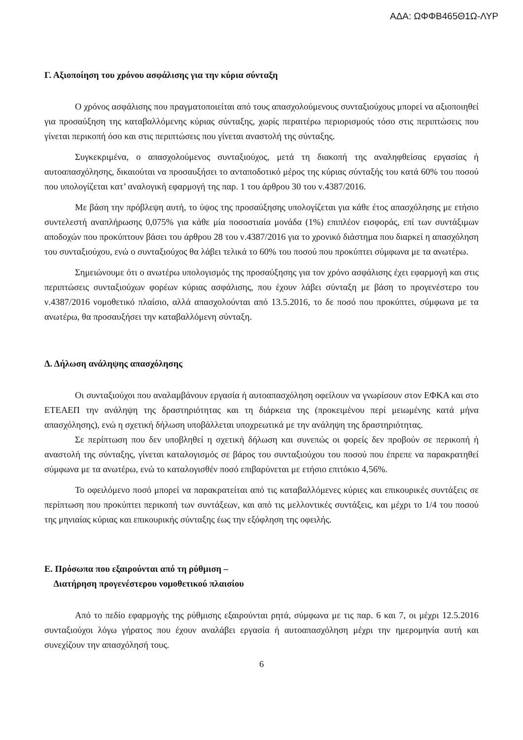ΑΔΑ: ΩΦΦΒ465Θ1Ω-ΛΥΡ
Γ. Αξιοποίηση του χρόνου ασφάλισης για την κύρια σύνταξη
Ο χρόνος ασφάλισης που πραγματοποιείται από τους απασχολούμενους συνταξιούχους μπορεί να αξιοποιηθεί για προσαύξηση της καταβαλλόμενης κύριας σύνταξης, χωρίς περαιτέρω περιορισμούς τόσο στις περιπτώσεις που γίνεται περικοπή όσο και στις περιπτώσεις που γίνεται αναστολή της σύνταξης.
Συγκεκριμένα, ο απασχολούμενος συνταξιούχος, μετά τη διακοπή της αναληφθείσας εργασίας ή αυτοαπασχόλησης, δικαιούται να προσαυξήσει το ανταποδοτικό μέρος της κύριας σύνταξής του κατά 60% του ποσού που υπολογίζεται κατ’ αναλογική εφαρμογή της παρ. 1 του άρθρου 30 του ν.4387/2016.
Με βάση την πρόβλεψη αυτή, το ύψος της προσαύξησης υπολογίζεται για κάθε έτος απασχόλησης με ετήσιο συντελεστή αναπλήρωσης 0,075% για κάθε μία ποσοστιαία μονάδα (1%) επιπλέον εισφοράς, επί των συντάξιμων αποδοχών που προκύπτουν βάσει του άρθρου 28 του ν.4387/2016 για το χρονικό διάστημα που διαρκεί η απασχόληση του συνταξιούχου, ενώ ο συνταξιούχος θα λάβει τελικά το 60% του ποσού που προκύπτει σύμφωνα με τα ανωτέρω.
Σημειώνουμε ότι ο ανωτέρω υπολογισμός της προσαύξησης για τον χρόνο ασφάλισης έχει εφαρμογή και στις περιπτώσεις συνταξιούχων φορέων κύριας ασφάλισης, που έχουν λάβει σύνταξη με βάση το προγενέστερο του ν.4387/2016 νομοθετικό πλαίσιο, αλλά απασχολούνται από 13.5.2016, το δε ποσό που προκύπτει, σύμφωνα με τα ανωτέρω, θα προσαυξήσει την καταβαλλόμενη σύνταξη.
Δ. Δήλωση ανάληψης απασχόλησης
Οι συνταξιούχοι που αναλαμβάνουν εργασία ή αυτοαπασχόληση οφείλουν να γνωρίσουν στον ΕΦΚΑ και στο ΕΤΕΑΕΠ την ανάληψη της δραστηριότητας και τη διάρκεια της (προκειμένου περί μειωμένης κατά μήνα απασχόλησης), ενώ η σχετική δήλωση υποβάλλεται υποχρεωτικά με την ανάληψη της δραστηριότητας.
Σε περίπτωση που δεν υποβληθεί η σχετική δήλωση και συνεπώς οι φορείς δεν προβούν σε περικοπή ή αναστολή της σύνταξης, γίνεται καταλογισμός σε βάρος του συνταξιούχου του ποσού που έπρεπε να παρακρατηθεί σύμφωνα με τα ανωτέρω, ενώ το καταλογισθέν ποσό επιβαρύνεται με ετήσιο επιτόκιο 4,56%.
Το οφειλόμενο ποσό μπορεί να παρακρατείται από τις καταβαλλόμενες κύριες και επικουρικές συντάξεις σε περίπτωση που προκύπτει περικοπή των συντάξεων, και από τις μελλοντικές συντάξεις, και μέχρι το 1/4 του ποσού της μηνιαίας κύριας και επικουρικής σύνταξης έως την εξόφληση της οφειλής.
Ε. Πρόσωπα που εξαιρούνται από τη ρύθμιση –
Διατήρηση προγενέστερου νομοθετικού πλαισίου
Από το πεδίο εφαρμογής της ρύθμισης εξαιρούνται ρητά, σύμφωνα με τις παρ. 6 και 7, οι μέχρι 12.5.2016 συνταξιούχοι λόγω γήρατος που έχουν αναλάβει εργασία ή αυτοαπασχόληση μέχρι την ημερομηνία αυτή και συνεχίζουν την απασχόλησή τους.
6